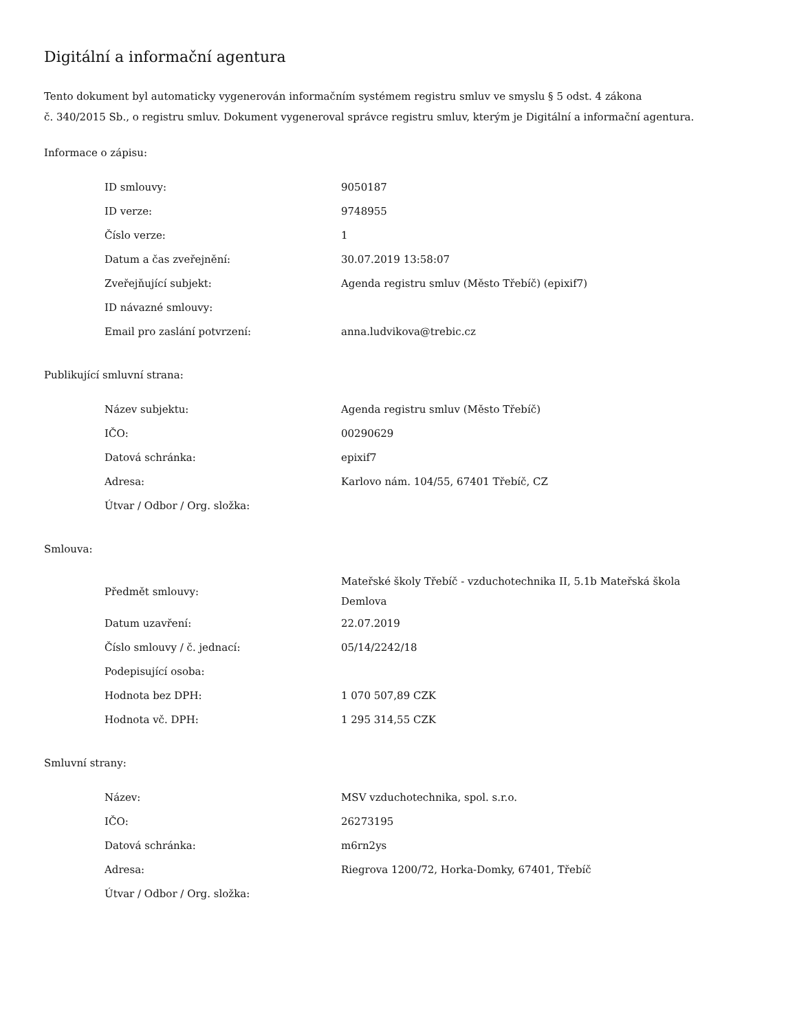Digitální a informační agentura
Tento dokument byl automaticky vygenerován informačním systémem registru smluv ve smyslu § 5 odst. 4 zákona
č. 340/2015 Sb., o registru smluv. Dokument vygeneroval správce registru smluv, kterým je Digitální a informační agentura.
Informace o zápisu:
| ID smlouvy: | 9050187 |
| ID verze: | 9748955 |
| Číslo verze: | 1 |
| Datum a čas zveřejnění: | 30.07.2019 13:58:07 |
| Zveřejňující subjekt: | Agenda registru smluv (Město Třebíč) (epixif7) |
| ID návazné smlouvy: | |
| Email pro zaslání potvrzení: | anna.ludvikova@trebic.cz |
Publikující smluvní strana:
| Název subjektu: | Agenda registru smluv (Město Třebíč) |
| IČO: | 00290629 |
| Datová schránka: | epixif7 |
| Adresa: | Karlovo nám. 104/55, 67401 Třebíč, CZ |
| Útvar / Odbor / Org. složka: | |
Smlouva:
| Předmět smlouvy: | Mateřské školy Třebíč - vzduchotechnika II, 5.1b Mateřská škola Demlova |
| Datum uzavření: | 22.07.2019 |
| Číslo smlouvy / č. jednací: | 05/14/2242/18 |
| Podepisující osoba: | |
| Hodnota bez DPH: | 1 070 507,89 CZK |
| Hodnota vč. DPH: | 1 295 314,55 CZK |
Smluvní strany:
| Název: | MSV vzduchotechnika, spol. s.r.o. |
| IČO: | 26273195 |
| Datová schránka: | m6rn2ys |
| Adresa: | Riegrova 1200/72, Horka-Domky, 67401, Třebíč |
| Útvar / Odbor / Org. složka: | |